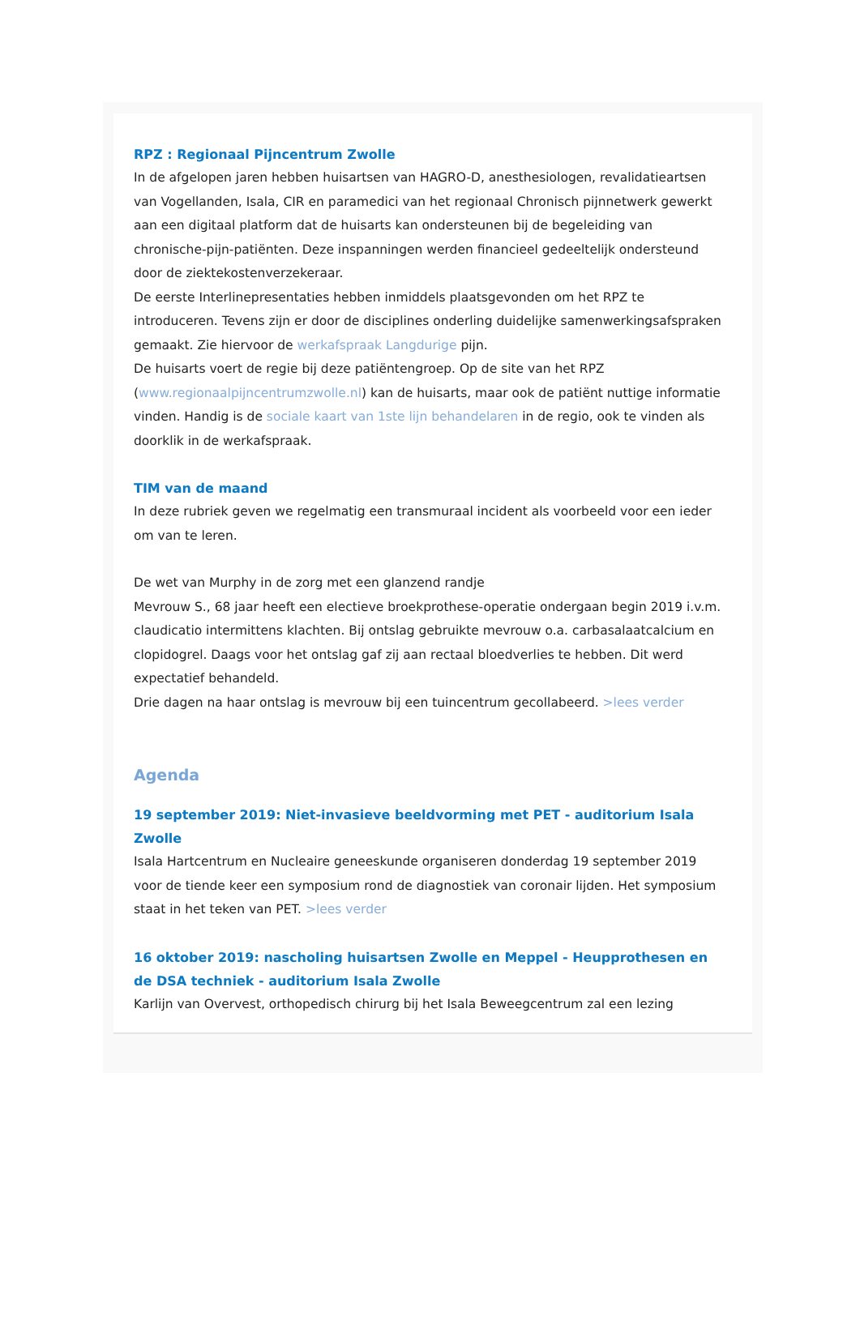RPZ : Regionaal Pijncentrum Zwolle
In de afgelopen jaren hebben huisartsen van HAGRO-D, anesthesiologen, revalidatieartsen van Vogellanden, Isala, CIR en paramedici van het regionaal Chronisch pijnnetwerk gewerkt aan een digitaal platform dat de huisarts kan ondersteunen bij de begeleiding van chronische-pijn-patiënten. Deze inspanningen werden financieel gedeeltelijk ondersteund door de ziektekostenverzekeraar.
De eerste Interlinepresentaties hebben inmiddels plaatsgevonden om het RPZ te introduceren. Tevens zijn er door de disciplines onderling duidelijke samenwerkingsafspraken gemaakt. Zie hiervoor de werkafspraak Langdurige pijn.
De huisarts voert de regie bij deze patiëntengroep. Op de site van het RPZ (www.regionaalpijncentrumzwolle.nl) kan de huisarts, maar ook de patiënt nuttige informatie vinden. Handig is de sociale kaart van 1ste lijn behandelaren in de regio, ook te vinden als doorklik in de werkafspraak.
TIM van de maand
In deze rubriek geven we regelmatig een transmuraal incident als voorbeeld voor een ieder om van te leren.
De wet van Murphy in de zorg met een glanzend randje
Mevrouw S., 68 jaar heeft een electieve broekprothese-operatie ondergaan begin 2019 i.v.m. claudicatio intermittens klachten. Bij ontslag gebruikte mevrouw o.a. carbasalaatcalcium en clopidogrel. Daags voor het ontslag gaf zij aan rectaal bloedverlies te hebben. Dit werd expectatief behandeld.
Drie dagen na haar ontslag is mevrouw bij een tuincentrum gecollabeerd. >lees verder
Agenda
19 september 2019: Niet-invasieve beeldvorming met PET - auditorium Isala Zwolle
Isala Hartcentrum en Nucleaire geneeskunde organiseren donderdag 19 september 2019 voor de tiende keer een symposium rond de diagnostiek van coronair lijden. Het symposium staat in het teken van PET. >lees verder
16 oktober 2019: nascholing huisartsen Zwolle en Meppel - Heupprothesen en de DSA techniek - auditorium Isala Zwolle
Karlijn van Overvest, orthopedisch chirurg bij het Isala Beweegcentrum zal een lezing